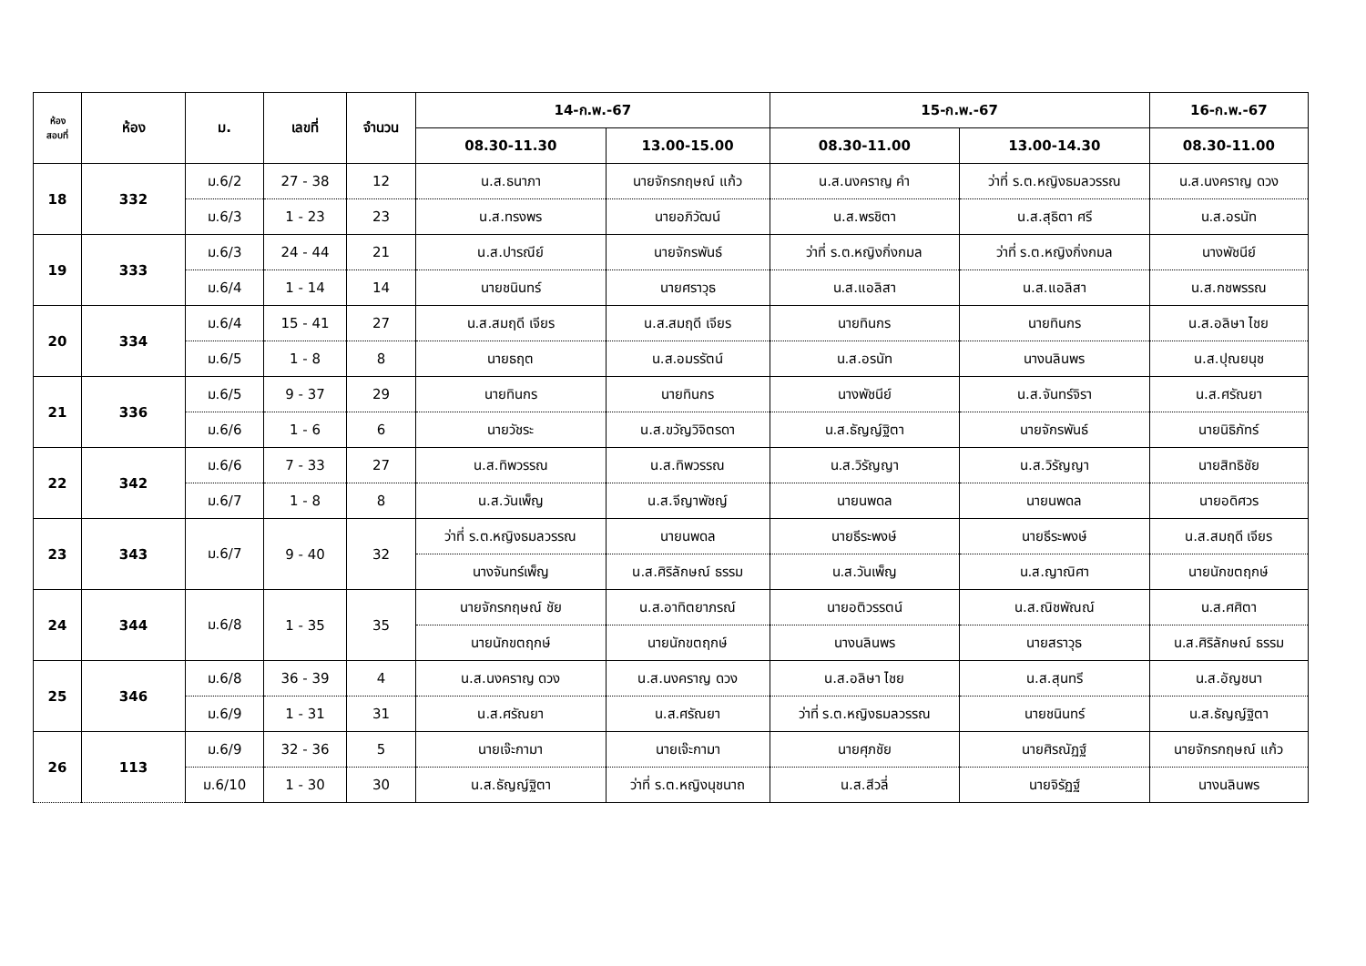| ห้อง สอบที่ | ห้อง | ม. | เลขที่ | จำนวน | 14-ก.พ.-67 | | 15-ก.พ.-67 | | 16-ก.พ.-67 |
| --- | --- | --- | --- | --- | --- | --- | --- | --- | --- |
| | | | | | 08.30-11.30 | 13.00-15.00 | 08.30-11.00 | 13.00-14.30 | 08.30-11.00 |
| 18 | 332 | ม.6/2 | 27 - 38 | 12 | น.ส.ธนาภา | นายจักรกฤษณ์ แก้ว | น.ส.นงคราญ คำ | ว่าที่ ร.ต.หญิงธมลวรรณ | น.ส.นงคราญ ดวง |
| | | ม.6/3 | 1 - 23 | 23 | น.ส.ทรงพร | นายอภิวัฒน์ | น.ส.พรชิตา | น.ส.สุธิตา ศรี | น.ส.อรนัท |
| 19 | 333 | ม.6/3 | 24 - 44 | 21 | น.ส.ปารณีย์ | นายจักรพันธ์ | ว่าที่ ร.ต.หญิงกิ่งกมล | ว่าที่ ร.ต.หญิงกิ่งกมล | นางพัชนีย์ |
| | | ม.6/4 | 1 - 14 | 14 | นายชนินทร์ | นายศราวุธ | น.ส.แอลิสา | น.ส.แอลิสา | น.ส.กชพรรณ |
| 20 | 334 | ม.6/4 | 15 - 41 | 27 | น.ส.สมฤดี เจียร | น.ส.สมฤดี เจียร | นายทินกร | นายทินกร | น.ส.อลิษา ไชย |
| | | ม.6/5 | 1 - 8 | 8 | นายธฤต | น.ส.อมรรัตน์ | น.ส.อรนัท | นางนลินพร | น.ส.ปุณยนุช |
| 21 | 336 | ม.6/5 | 9 - 37 | 29 | นายทินกร | นายทินกร | นางพัชนีย์ | น.ส.จันทร์จิรา | น.ส.ศรัณยา |
| | | ม.6/6 | 1 - 6 | 6 | นายวัชระ | น.ส.ขวัญวิจิตรดา | น.ส.ธัญญ์ฐิตา | นายจักรพันธ์ | นายนิธิภัทร์ |
| 22 | 342 | ม.6/6 | 7 - 33 | 27 | น.ส.ทิพวรรณ | น.ส.ทิพวรรณ | น.ส.วิรัญญา | น.ส.วิรัญญา | นายสิทธิชัย |
| | | ม.6/7 | 1 - 8 | 8 | น.ส.วันเพ็ญ | น.ส.จีญาพัชญ์ | นายนพดล | นายนพดล | นายอดิศวร |
| 23 | 343 | ม.6/7 | 9 - 40 | 32 | ว่าที่ ร.ต.หญิงธมลวรรณ | นายนพดล | นายธีระพงษ์ | นายธีระพงษ์ | น.ส.สมฤดี เจียร |
| | | | | | นางจันทร์เพ็ญ | น.ส.ศิริลักษณ์ ธรรม | น.ส.วันเพ็ญ | น.ส.ญาณิศา | นายนักขตฤกษ์ |
| 24 | 344 | ม.6/8 | 1 - 35 | 35 | นายจักรกฤษณ์ ชัย | น.ส.อาทิตยาภรณ์ | นายอติวรรตน์ | น.ส.ณิชพัณณ์ | น.ส.ศศิตา |
| | | | | | นายนักขตฤกษ์ | นายนักขตฤกษ์ | นางนลินพร | นายสราวุธ | น.ส.ศิริลักษณ์ ธรรม |
| 25 | 346 | ม.6/8 | 36 - 39 | 4 | น.ส.นงคราญ ดวง | น.ส.นงคราญ ดวง | น.ส.อลิษา ไชย | น.ส.สุนทรี | น.ส.อัญชนา |
| | | ม.6/9 | 1 - 31 | 31 | น.ส.ศรัณยา | น.ส.ศรัณยา | ว่าที่ ร.ต.หญิงธมลวรรณ | นายชนินทร์ | น.ส.ธัญญ์ฐิตา |
| 26 | 113 | ม.6/9 | 32 - 36 | 5 | นายเจ๊ะกามา | นายเจ๊ะกามา | นายศุภชัย | นายศิรณัฏฐ์ | นายจักรกฤษณ์ แก้ว |
| | | ม.6/10 | 1 - 30 | 30 | น.ส.ธัญญ์ฐิตา | ว่าที่ ร.ต.หญิงนุชนาถ | น.ส.สีวลี่ | นายจิรัฏฐ์ | นางนลินพร |